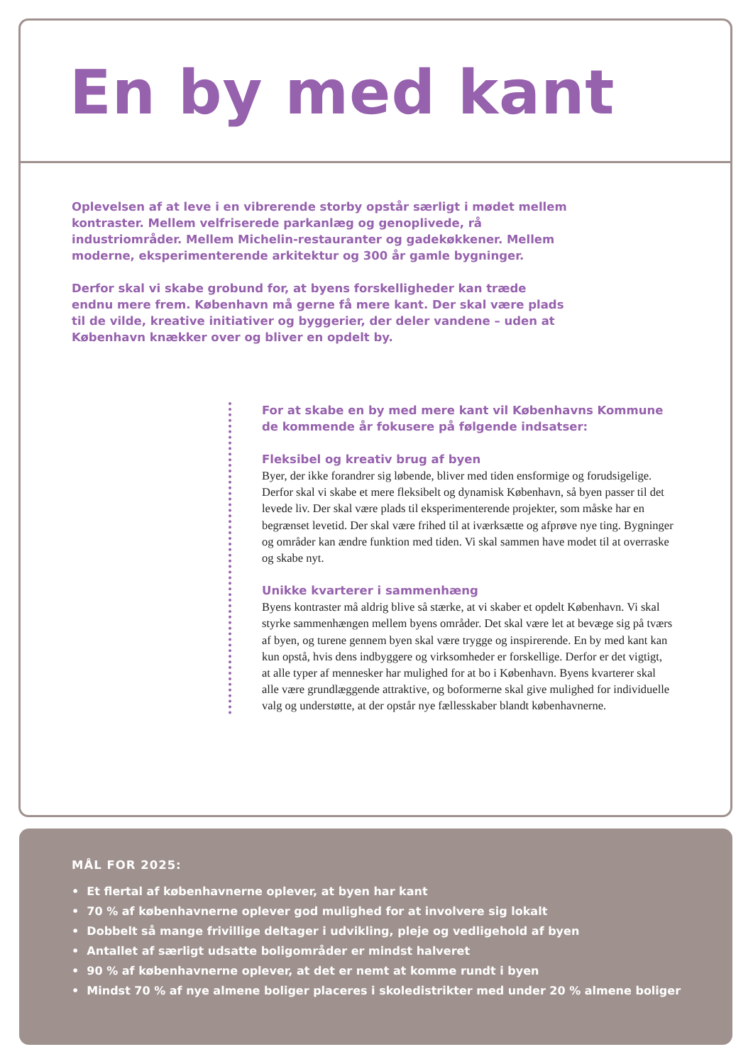En by med kant
Oplevelsen af at leve i en vibrerende storby opstår særligt i mødet mellem kontraster. Mellem velfriserede parkanlæg og genoplivede, rå industriområder. Mellem Michelin-restauranter og gadekøkkener. Mellem moderne, eksperimenterende arkitektur og 300 år gamle bygninger.
Derfor skal vi skabe grobund for, at byens forskelligheder kan træde endnu mere frem. København må gerne få mere kant. Der skal være plads til de vilde, kreative initiativer og byggerier, der deler vandene – uden at København knækker over og bliver en opdelt by.
For at skabe en by med mere kant vil Københavns Kommune de kommende år fokusere på følgende indsatser:
Fleksibel og kreativ brug af byen
Byer, der ikke forandrer sig løbende, bliver med tiden ensformige og forudsigelige. Derfor skal vi skabe et mere fleksibelt og dynamisk København, så byen passer til det levede liv. Der skal være plads til eksperimenterende projekter, som måske har en begrænset levetid. Der skal være frihed til at iværksætte og afprøve nye ting. Bygninger og områder kan ændre funktion med tiden. Vi skal sammen have modet til at overraske og skabe nyt.
Unikke kvarterer i sammenhæng
Byens kontraster må aldrig blive så stærke, at vi skaber et opdelt København. Vi skal styrke sammenhængen mellem byens områder. Det skal være let at bevæge sig på tværs af byen, og turene gennem byen skal være trygge og inspirerende. En by med kant kan kun opstå, hvis dens indbyggere og virksomheder er forskellige. Derfor er det vigtigt, at alle typer af mennesker har mulighed for at bo i København. Byens kvarterer skal alle være grundlæggende attraktive, og boformerne skal give mulighed for individuelle valg og understøtte, at der opstår nye fællesskaber blandt københavnerne.
MÅL FOR 2025:
• Et flertal af københavnerne oplever, at byen har kant
• 70 % af københavnerne oplever god mulighed for at involvere sig lokalt
• Dobbelt så mange frivillige deltager i udvikling, pleje og vedligehold af byen
• Antallet af særligt udsatte boligområder er mindst halveret
• 90 % af københavnerne oplever, at det er nemt at komme rundt i byen
• Mindst 70 % af nye almene boliger placeres i skoledistrikter med under 20 % almene boliger